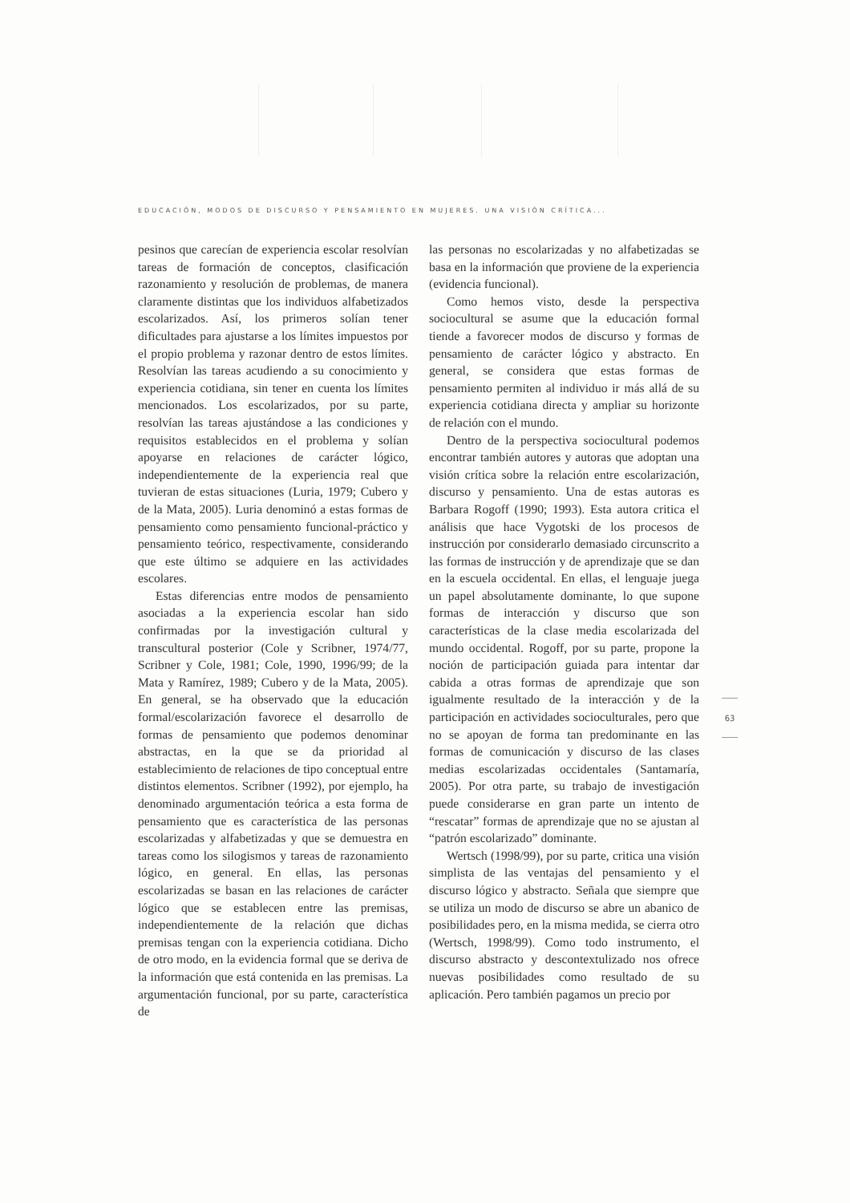EDUCACIÓN, MODOS DE DISCURSO Y PENSAMIENTO EN MUJERES. UNA VISIÓN CRÍTICA...
pesinos que carecían de experiencia escolar resolvían tareas de formación de conceptos, clasificación razonamiento y resolución de problemas, de manera claramente distintas que los individuos alfabetizados escolarizados. Así, los primeros solían tener dificultades para ajustarse a los límites impuestos por el propio problema y razonar dentro de estos límites. Resolvían las tareas acudiendo a su conocimiento y experiencia cotidiana, sin tener en cuenta los límites mencionados. Los escolarizados, por su parte, resolvían las tareas ajustándose a las condiciones y requisitos establecidos en el problema y solían apoyarse en relaciones de carácter lógico, independientemente de la experiencia real que tuvieran de estas situaciones (Luria, 1979; Cubero y de la Mata, 2005). Luria denominó a estas formas de pensamiento como pensamiento funcional-práctico y pensamiento teórico, respectivamente, considerando que este último se adquiere en las actividades escolares.
Estas diferencias entre modos de pensamiento asociadas a la experiencia escolar han sido confirmadas por la investigación cultural y transcultural posterior (Cole y Scribner, 1974/77, Scribner y Cole, 1981; Cole, 1990, 1996/99; de la Mata y Ramírez, 1989; Cubero y de la Mata, 2005). En general, se ha observado que la educación formal/escolarización favorece el desarrollo de formas de pensamiento que podemos denominar abstractas, en la que se da prioridad al establecimiento de relaciones de tipo conceptual entre distintos elementos. Scribner (1992), por ejemplo, ha denominado argumentación teórica a esta forma de pensamiento que es característica de las personas escolarizadas y alfabetizadas y que se demuestra en tareas como los silogismos y tareas de razonamiento lógico, en general. En ellas, las personas escolarizadas se basan en las relaciones de carácter lógico que se establecen entre las premisas, independientemente de la relación que dichas premisas tengan con la experiencia cotidiana. Dicho de otro modo, en la evidencia formal que se deriva de la información que está contenida en las premisas. La argumentación funcional, por su parte, característica de
las personas no escolarizadas y no alfabetizadas se basa en la información que proviene de la experiencia (evidencia funcional).
Como hemos visto, desde la perspectiva sociocultural se asume que la educación formal tiende a favorecer modos de discurso y formas de pensamiento de carácter lógico y abstracto. En general, se considera que estas formas de pensamiento permiten al individuo ir más allá de su experiencia cotidiana directa y ampliar su horizonte de relación con el mundo.
Dentro de la perspectiva sociocultural podemos encontrar también autores y autoras que adoptan una visión crítica sobre la relación entre escolarización, discurso y pensamiento. Una de estas autoras es Barbara Rogoff (1990; 1993). Esta autora critica el análisis que hace Vygotski de los procesos de instrucción por considerarlo demasiado circunscrito a las formas de instrucción y de aprendizaje que se dan en la escuela occidental. En ellas, el lenguaje juega un papel absolutamente dominante, lo que supone formas de interacción y discurso que son características de la clase media escolarizada del mundo occidental. Rogoff, por su parte, propone la noción de participación guiada para intentar dar cabida a otras formas de aprendizaje que son igualmente resultado de la interacción y de la participación en actividades socioculturales, pero que no se apoyan de forma tan predominante en las formas de comunicación y discurso de las clases medias escolarizadas occidentales (Santamaría, 2005). Por otra parte, su trabajo de investigación puede considerarse en gran parte un intento de “rescatar” formas de aprendizaje que no se ajustan al “patrón escolarizado” dominante.
Wertsch (1998/99), por su parte, critica una visión simplista de las ventajas del pensamiento y el discurso lógico y abstracto. Señala que siempre que se utiliza un modo de discurso se abre un abanico de posibilidades pero, en la misma medida, se cierra otro (Wertsch, 1998/99). Como todo instrumento, el discurso abstracto y descontextulizado nos ofrece nuevas posibilidades como resultado de su aplicación. Pero también pagamos un precio por
63